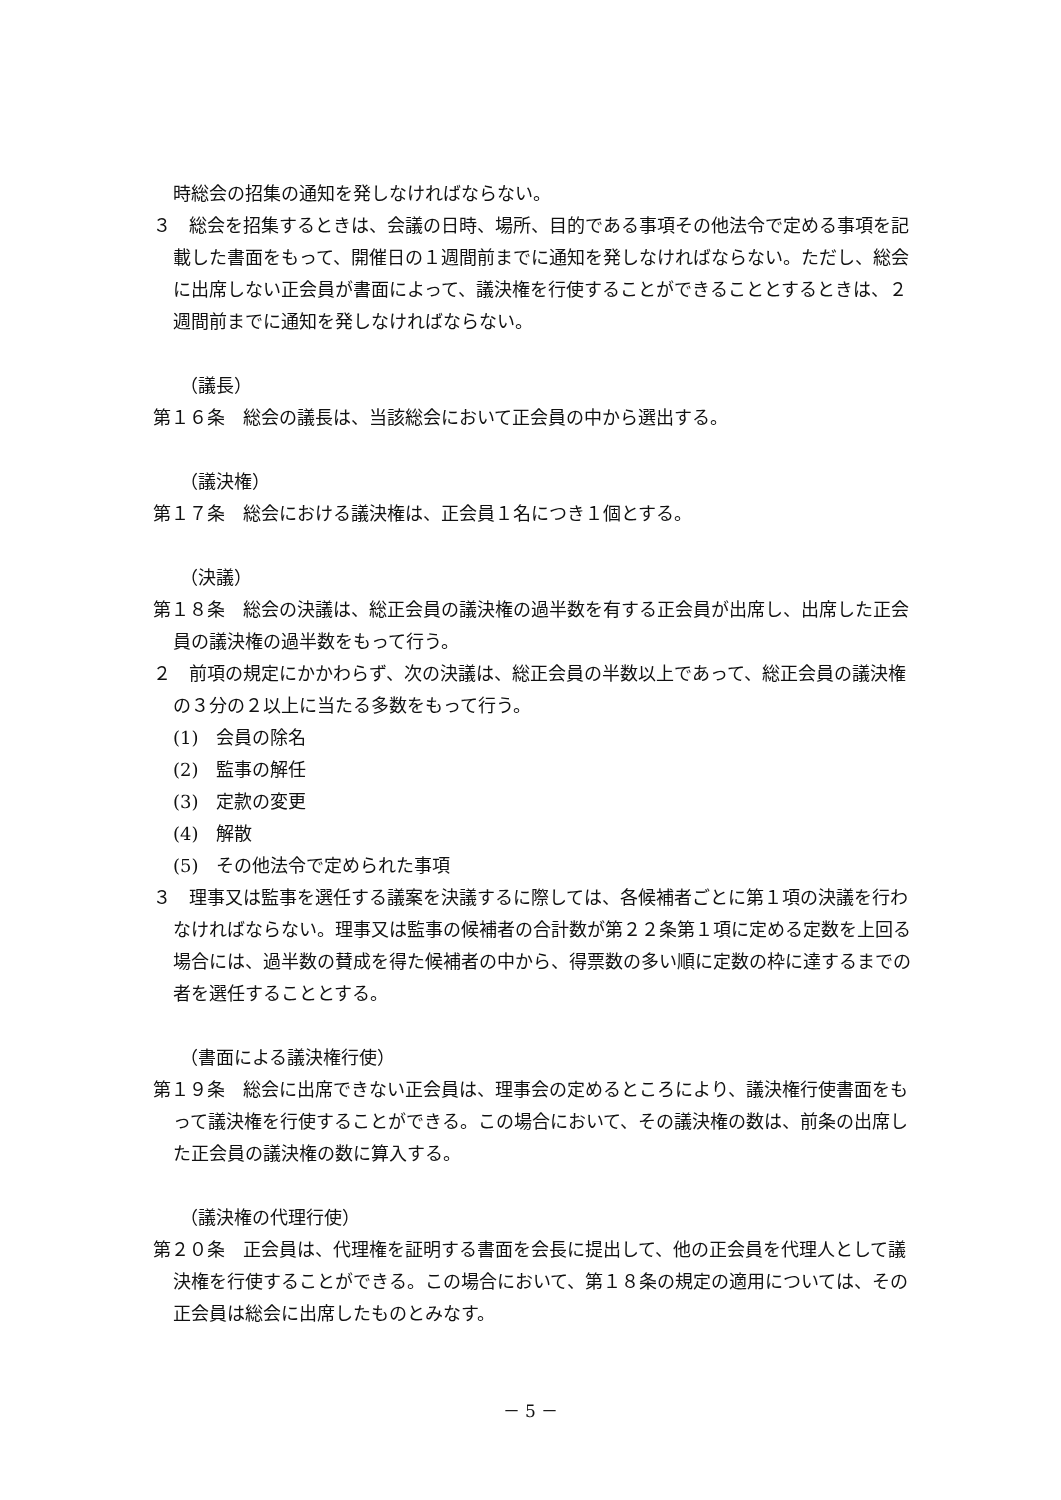時総会の招集の通知を発しなければならない。
３　総会を招集するときは、会議の日時、場所、目的である事項その他法令で定める事項を記載した書面をもって、開催日の１週間前までに通知を発しなければならない。ただし、総会に出席しない正会員が書面によって、議決権を行使することができることとするときは、２週間前までに通知を発しなければならない。
（議長）
第１６条　総会の議長は、当該総会において正会員の中から選出する。
（議決権）
第１７条　総会における議決権は、正会員１名につき１個とする。
（決議）
第１８条　総会の決議は、総正会員の議決権の過半数を有する正会員が出席し、出席した正会員の議決権の過半数をもって行う。
２　前項の規定にかかわらず、次の決議は、総正会員の半数以上であって、総正会員の議決権の３分の２以上に当たる多数をもって行う。
(1)　会員の除名
(2)　監事の解任
(3)　定款の変更
(4)　解散
(5)　その他法令で定められた事項
３　理事又は監事を選任する議案を決議するに際しては、各候補者ごとに第１項の決議を行わなければならない。理事又は監事の候補者の合計数が第２２条第１項に定める定数を上回る場合には、過半数の賛成を得た候補者の中から、得票数の多い順に定数の枠に達するまでの者を選任することとする。
（書面による議決権行使）
第１９条　総会に出席できない正会員は、理事会の定めるところにより、議決権行使書面をもって議決権を行使することができる。この場合において、その議決権の数は、前条の出席した正会員の議決権の数に算入する。
（議決権の代理行使）
第２０条　正会員は、代理権を証明する書面を会長に提出して、他の正会員を代理人として議決権を行使することができる。この場合において、第１８条の規定の適用については、その正会員は総会に出席したものとみなす。
－ 5 －